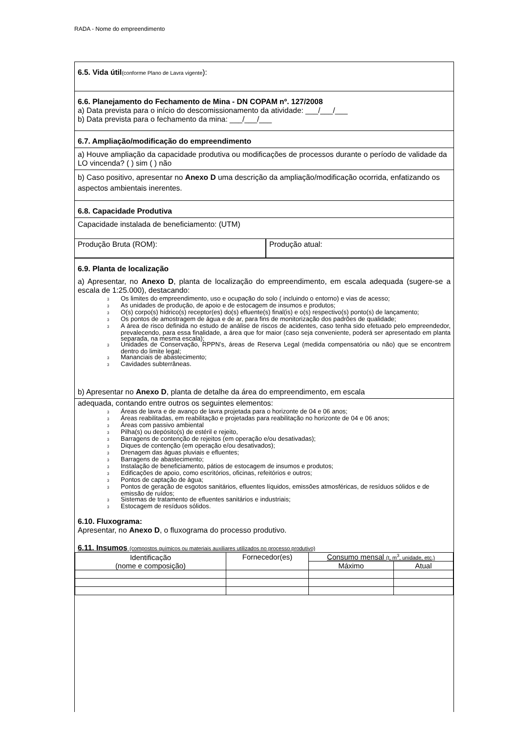RADA - Nome do empreendimento
6.5. Vida útil(conforme Plano de Lavra vigente):
6.6. Planejamento do Fechamento de Mina - DN COPAM nº. 127/2008
a) Data prevista para o início do descomissionamento da atividade: ___/___/___
b) Data prevista para o fechamento da mina: ___/___/___
6.7. Ampliação/modificação do empreendimento
a) Houve ampliação da capacidade produtiva ou modificações de processos durante o período de validade da LO vincenda? ( ) sim ( ) não
b) Caso positivo, apresentar no Anexo D uma descrição da ampliação/modificação ocorrida, enfatizando os aspectos ambientais inerentes.
6.8. Capacidade Produtiva
Capacidade instalada de beneficiamento: (UTM)
Produção Bruta (ROM): Produção atual:
6.9. Planta de localização
a) Apresentar, no Anexo D, planta de localização do empreendimento, em escala adequada (sugere-se a escala de 1:25.000), destacando:
3 Os limites do empreendimento, uso e ocupação do solo ( incluindo o entorno) e vias de acesso;
3 As unidades de produção, de apoio e de estocagem de insumos e produtos;
3 O(s) corpo(s) hídrico(s) receptor(es) do(s) efluente(s) final(is) e o(s) respectivo(s) ponto(s) de lançamento;
3 Os pontos de amostragem de água e de ar, para fins de monitorização dos padrões de qualidade;
3 A área de risco definida no estudo de análise de riscos de acidentes, caso tenha sido efetuado pelo empreendedor, prevalecendo, para essa finalidade, a área que for maior (caso seja conveniente, poderá ser apresentado em planta separada, na mesma escala);
3 Unidades de Conservação, RPPN’s, áreas de Reserva Legal (medida compensatória ou não) que se encontrem dentro do limite legal;
3 Mananciais de abastecimento;
3 Cavidades subterrâneas.
b) Apresentar no Anexo D, planta de detalhe da área do empreendimento, em escala
adequada, contando entre outros os seguintes elementos:
3 Áreas de lavra e de avanço de lavra projetada para o horizonte de 04 e 06 anos;
3 Áreas reabilitadas, em reabilitação e projetadas para reabilitação no horizonte de 04 e 06 anos;
3 Áreas com passivo ambiental
3 Pilha(s) ou depósito(s) de estéril e rejeito,
3 Barragens de contenção de rejeitos (em operação e/ou desativadas);
3 Diques de contenção (em operação e/ou desativados);
3 Drenagem das águas pluviais e efluentes;
3 Barragens de abastecimento;
3 Instalação de beneficiamento, pátios de estocagem de insumos e produtos;
3 Edificações de apoio, como escritórios, oficinas, refeitórios e outros;
3 Pontos de captação de água;
3 Pontos de geração de esgotos sanitários, efluentes líquidos, emissões atmosféricas, de resíduos sólidos e de emissão de ruídos;
3 Sistemas de tratamento de efluentes sanitários e industriais;
3 Estocagem de resíduos sólidos.
6.10. Fluxograma:
Apresentar, no Anexo D, o fluxograma do processo produtivo.
6.11. Insumos (compostos químicos ou materiais auxiliares utilizados no processo produtivo)
| Identificação (nome e composição) | Fornecedor(es) | Consumo mensal (t, m<sup>3</sup>, unidade, etc.) | |
| | | Máximo | Atual |